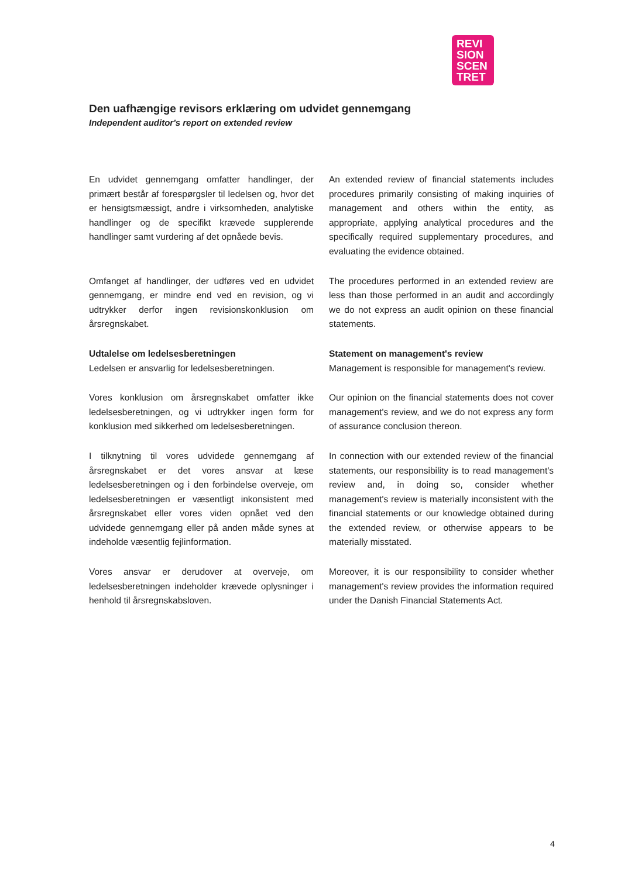REVI
SION
SCEN
TRET
Den uafhængige revisors erklæring om udvidet gennemgang
Independent auditor's report on extended review
En udvidet gennemgang omfatter handlinger, der primært består af forespørgsler til ledelsen og, hvor det er hensigtsmæssigt, andre i virksomheden, analytiske handlinger og de specifikt krævede supplerende handlinger samt vurdering af det opnåede bevis.
An extended review of financial statements includes procedures primarily consisting of making inquiries of management and others within the entity, as appropriate, applying analytical procedures and the specifically required supplementary procedures, and evaluating the evidence obtained.
Omfanget af handlinger, der udføres ved en udvidet gennemgang, er mindre end ved en revision, og vi udtrykker derfor ingen revisionskonklusion om årsregnskabet.
The procedures performed in an extended review are less than those performed in an audit and accordingly we do not express an audit opinion on these financial statements.
Udtalelse om ledelsesberetningen
Ledelsen er ansvarlig for ledelsesberetningen.
Statement on management's review
Management is responsible for management's review.
Vores konklusion om årsregnskabet omfatter ikke ledelsesberetningen, og vi udtrykker ingen form for konklusion med sikkerhed om ledelsesberetningen.
Our opinion on the financial statements does not cover management's review, and we do not express any form of assurance conclusion thereon.
I tilknytning til vores udvidede gennemgang af årsregnskabet er det vores ansvar at læse ledelsesberetningen og i den forbindelse overveje, om ledelsesberetningen er væsentligt inkonsistent med årsregnskabet eller vores viden opnået ved den udvidede gennemgang eller på anden måde synes at indeholde væsentlig fejlinformation.
In connection with our extended review of the financial statements, our responsibility is to read management's review and, in doing so, consider whether management's review is materially inconsistent with the financial statements or our knowledge obtained during the extended review, or otherwise appears to be materially misstated.
Vores ansvar er derudover at overveje, om ledelsesberetningen indeholder krævede oplysninger i henhold til årsregnskabsloven.
Moreover, it is our responsibility to consider whether management's review provides the information required under the Danish Financial Statements Act.
4